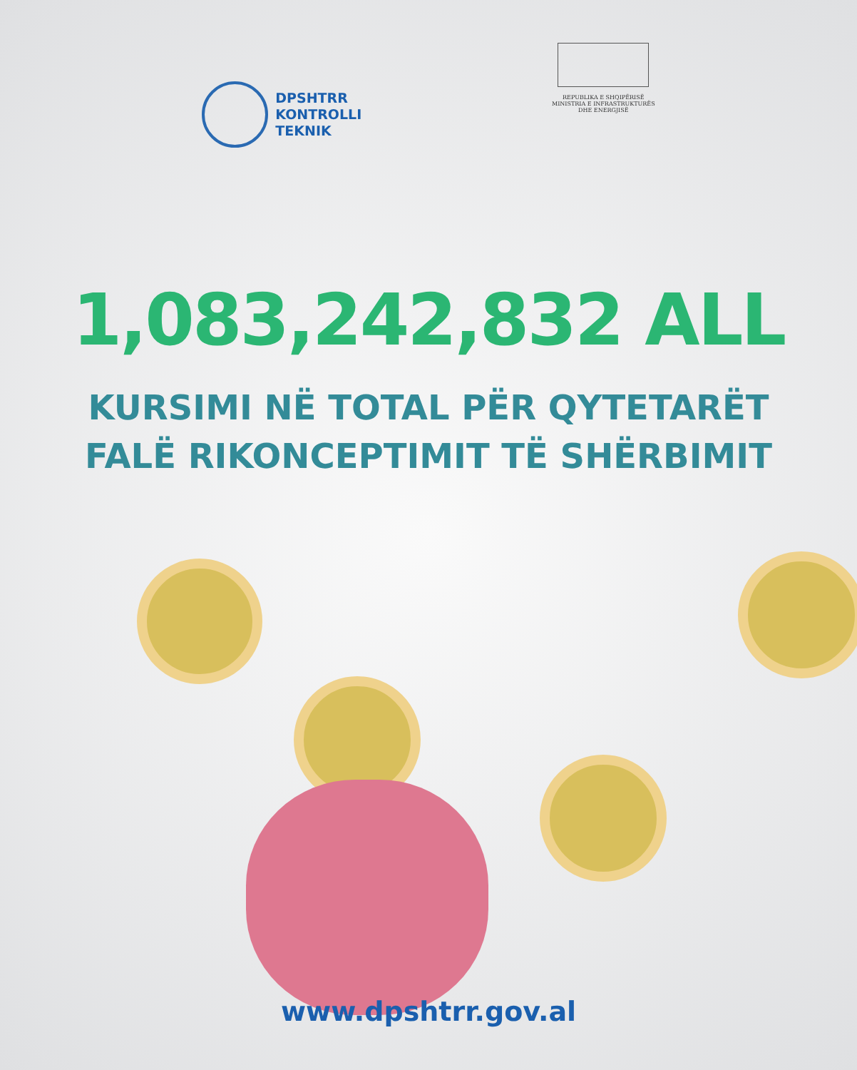DPSHTRR
KONTROLLI
TEKNIK
REPUBLIKA E SHQIPËRISË
MINISTRIA E INFRASTRUKTURËS
DHE ENERGJISË
1,083,242,832 ALL
KURSIMI NË TOTAL PËR QYTETARËT
FALË RIKONCEPTIMIT TË SHËRBIMIT
www.dpshtrr.gov.al